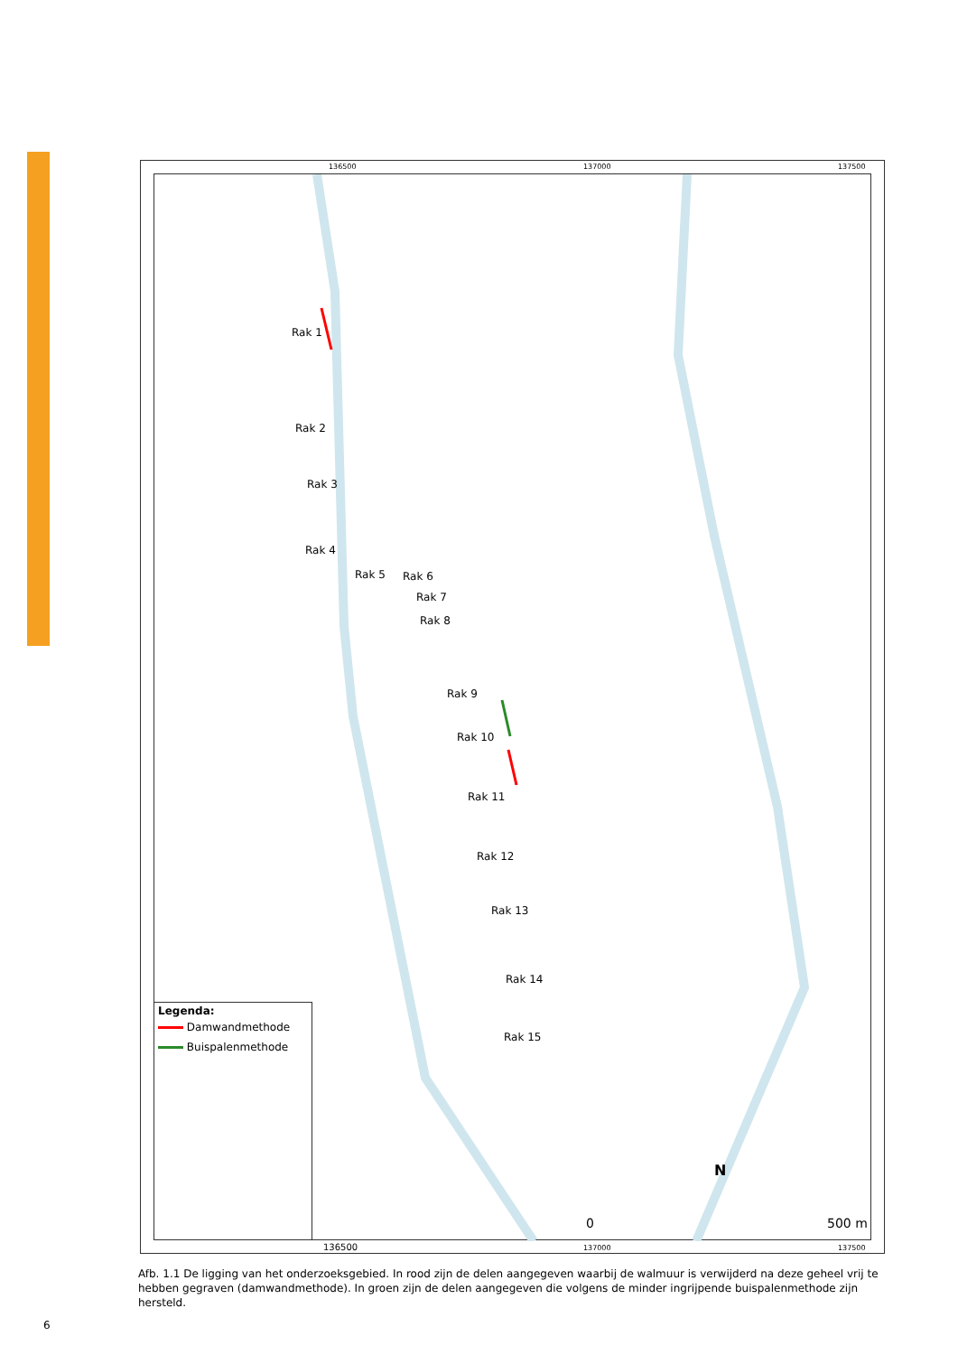136500 137000 137500
Rak 1
Rak 2
Rak 3
Rak 4
Rak 5 Rak 6
Rak 7
Rak 8
Rak 9
Rak 10
Rak 11
Rak 12
Rak 13
Rak 14
Rak 15
N
0 500 m
Legenda:
Damwandmethode
Buispalenmethode
136500 137000 137500
Afb. 1.1 De ligging van het onderzoeksgebied. In rood zijn de delen aangegeven waarbij de walmuur is verwijderd na deze geheel vrij te hebben gegraven (damwandmethode). In groen zijn de delen aangegeven die volgens de minder ingrijpende buispalenmethode zijn hersteld.
6